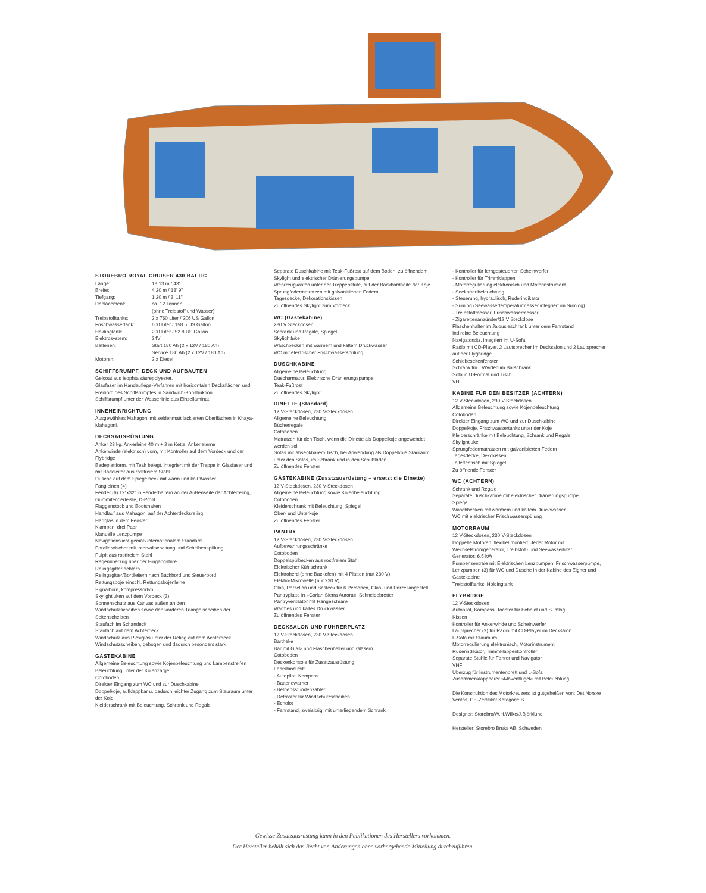STOREBRO ROYAL CRUISER 430 BALTIC
| Länge: | 13.13 m / 43' |
| Breite: | 4.20 m / 13' 9" |
| Tiefgang: | 1.20 m / 3' 11" |
| Deplacement: | ca. 12 Tonnen (ohne Treibstoff und Wasser) |
| Treibstofftanks: | 2 x 760 Liter / 206 US Gallon |
| Frischwassertank: | 600 Liter / 158.5 US Gallon |
| Holdingtank: | 200 Liter / 52.8 US Gallon |
| Elektrosystem: | 24V |
| Batterien: | Start 180 Ah (2 x 12V / 180 Ah) Service 180 Ah (2 x 12V / 180 Ah) |
| Motoren: | 2 x Diesel |
SCHIFFSRUMPF, DECK UND AUFBAUTEN
Gelcoat aus Isophtalsäurepolyester.
Glasfaser im Handauflege-Verfahren mit horizontalen Decksflächen und Freibord des Schiffsrumpfes in Sandwich-Konstruktion.
Schiffsrumpf unter der Wasserlinie aus Einzellaminat.
INNENEINRICHTUNG
Ausgewähltes Mahagoni mit seidenmatt lackierten Oberflächen in Khaya-Mahagoni.
DECKSAUSRÜSTUNG
Anker 23 kg, Ankerleine 40 m + 2 m Kette, Ankerlaterne
Ankerwinde (elektrisch) vorn, mit Kontroller auf dem Vordeck und der Flybridge
Badeplattform, mit Teak belegt, integriert mit der Treppe in Glasfaser und mit Badeleiter aus rostfreiem Stahl
Dusche auf dem Spiegelheck mit warm und kalt Wasser
Fangleinen (4)
Fender (6) 12"x32" in Fenderhaltern an der Außenseite der Achterreling, Gummifenderleiste, D-Profil
Flaggenstock und Bootshaken
Handlauf aus Mahagoni auf der Achterdecksreling
Hartglas in dem Fenster
Klampen, drei Paar
Manuelle Lenzpumpe
Navigationslicht gemäß internationalem Standard
Parallelwischer mit Intervallschaltung und Scheibenspülung
Pulpit aus rostfreiem Stahl
Regenüberzug über der Eingangstüre
Relingsgitter achtern
Relingsgitter/Bordleitern nach Backbord und Steuerbord
Rettungsboje einschl. Rettungsbojenleine
Signalhorn, kompressortyp
Skylightluken auf dem Vordeck (3)
Sonnenschutz aus Canvas außen an den
Windschutzscheiben sowie den vorderen Triangelscheiben der Seitenscheiben
Staufach im Schandeck
Staufach auf dem Achterdeck
Windschutz aus Plexiglas unter der Reling auf dem Achterdeck
Windschutzscheiben, gebogen und dadurch besonders stark
GÄSTEKABINE
Allgemeine Beleuchtung sowie Kojenbeleuchtung und Lampenstreifen
Beleuchtung unter der Kojenzarge
Cotoboden
Direkter Eingang zum WC und zur Duschkabine
Doppelkoje, aufklappbar u. dadurch leichter Zugang zum Stauraum unter der Koje
Kleiderschrank mit Beleuchtung, Schrank und Regale
Separate Duschkabine mit Teak-Fußrost auf dem Boden, zu öffnendem Skylight und elektrischer Dränierungspumpe
Werkzeugkasten unter der Treppenstufe, auf der Backbordseite der Koje
Sprungfedermatratzen mit galvanisierten Federn
Tagesdecke, Dekorationskissen
Zu öffnendes Skylight zum Vordeck
WC (Gästekabine)
230 V Steckdosen
Schrank und Regale, Spiegel
Skylightluke
Waschbecken mit warmem und kaltem Druckwasser
WC mit elektrischer Frischwasserspülung
DUSCHKABINE
Allgemeine Beleuchtung
Duscharmatur, Elektrische Dränierungspumpe
Teak-Fußrost
Zu öffnendes Skylight
DINETTE (Standard)
12 V-Steckdosen, 230 V-Steckdosen
Allgemeine Beleuchtung
Bücherregale
Cotoboden
Matratzen für den Tisch, wenn die Dinette als Doppelkoje angewendet werden soll
Sofas mit absenkbarem Tisch, bei Anwendung als Doppelkoje Stauraum unter den Sofas, im Schrank und in den Schubläden
Zu öffnendes Fenster
GÄSTEKABINE (Zusatzausrüstung – ersetzt die Dinette)
12 V-Steckdosen, 230 V-Steckdosen
Allgemeine Beleuchtung sowie Kojenbeleuchtung
Cotoboden
Kleiderschrank mit Beleuchtung, Spiegel
Ober- und Unterkoje
Zu öffnendes Fenster
PANTRY
12 V-Steckdosen, 230 V-Steckdosen
Aufbewahrungsschränke
Cotoboden
Doppelspülbecken aus rostfreiem Stahl
Elektrischer Kühlschrank
Elektroherd (ohne Backofen) mit 4 Platten (nur 230 V)
Elektro-Mikrowelle (nur 230 V)
Glas, Porzellan und Besteck für 6 Personen, Glas- und Porzellangestell
Pantryplatte in »Corian Sierra Aurora«, Schneidebretter
Pantryventilator mit Hängeschrank
Warmes und kaltes Druckwasser
Zu öffnendes Fenster
DECKSALON UND FÜHRERPLATZ
12 V-Steckdosen, 230 V-Steckdosen
Bartheke
Bar mit Glas- und Flaschenhalter und Gläsern
Cotoboden
Deckenkonsole für Zusatzausrüstung
Fahrstand mit:
- Autopilot, Kompass
- Batteriewarner
- Betriebsstundenzähler
- Defroster für Windschutzscheiben
- Echolot
- Fahrstand, zweisitzig, mit unterliegendem Schrank
- Kontroller für ferngesteuerten Scheinwerfer
- Kontroller für Trimmklappen
- Motorregulierung elektronisch und Motorinstrument
- Seekartenbeleuchtung
- Steuerung, hydraulisch, Ruderindikator
- Sumlog (Seewassertemperaturmesser integriert im Sumlog)
- Treibstoffmesser, Frischwassermesser
- Zigarettenanzünder/12 V Steckdose
Flaschenhalter im Jalousieschrank unter dem Fahrstand
Indirekte Beleuchtung
Navigatorsitz, integriert im U-Sofa
Radio mit CD-Player, 2 Lautsprecher im Decksalon und 2 Lautsprecher auf der Flygbridge
Schiebeseitenfenster
Schrank für TV/Video im Barschrank
Sofa in U-Format und Tisch
VHF
KABINE FÜR DEN BESITZER (ACHTERN)
12 V-Steckdosen, 230 V-Steckdosen
Allgemeine Beleuchtung sowie Kojenbeleuchtung
Cotoboden
Direkter Eingang zum WC und zur Duschkabine
Doppelkoje, Frischwassertanks unter der Koje
Kleiderschränke mit Beleuchtung, Schrank und Regale
Skylightluke
Sprungfedermatratzen mit galvanisierten Federn
Tagesdecke, Dekokissen
Toilettentisch mit Spiegel
Zu öffnende Fenster
WC (ACHTERN)
Schrank und Regale
Separate Duschkabine mit elektrischer Dränierungspumpe
Spiegel
Waschbecken mit warmem und kaltem Druckwasser
WC mit elektrischer Frischwasserspülung
MOTORRAUM
12 V-Steckdosen, 230 V-Steckdosen
Doppelte Motoren, flexibel montiert. Jeder Motor mit Wechselstromgenerator, Treibstoff- und Seewasserfilter
Generator: 6,5 kW
Pumpenzentrale mit Elektrischen Lenzpumpen, Frischwasserpumpe, Lenzpumpen (3) für WC und Dusche in der Kabine des Eigner und Gästekabine
Treibstofftanks, Holdingtank
FLYBRIDGE
12 V-Steckdosen
Autopilot, Kompass, Tochter für Echolot und Sumlog
Kissen
Kontroller für Ankerwinde und Scheinwerfer
Lautsprecher (2) für Radio mit CD-Player im Decksalon
L-Sofa mit Stauraum
Motorregulierung elektronisch, Motorinstrument
Ruderindikator, Trimmklappenkontroller
Separate Stühle für Fahrer und Navigator
VHF
Überzug für Instrumentenbrett und L-Sofa
Zusammenklappbarer »Mövenflügel« mit Beleuchtung
Die Konstruktion des Motorkreuzers ist gutgeheißen von: Det Norske Veritas, CE-Zertifikat Kategorie B
Designer: Storebro/W.H.Wilke/J.Björklund
Hersteller: Storebro Bruks AB, Schweden
Gewisse Zusatzausrüstung kann in den Publikationen des Herstellers vorkommen.
Der Hersteller behält sich das Recht vor, Änderungen ohne vorhergehende Mitteilung durchzuführen.